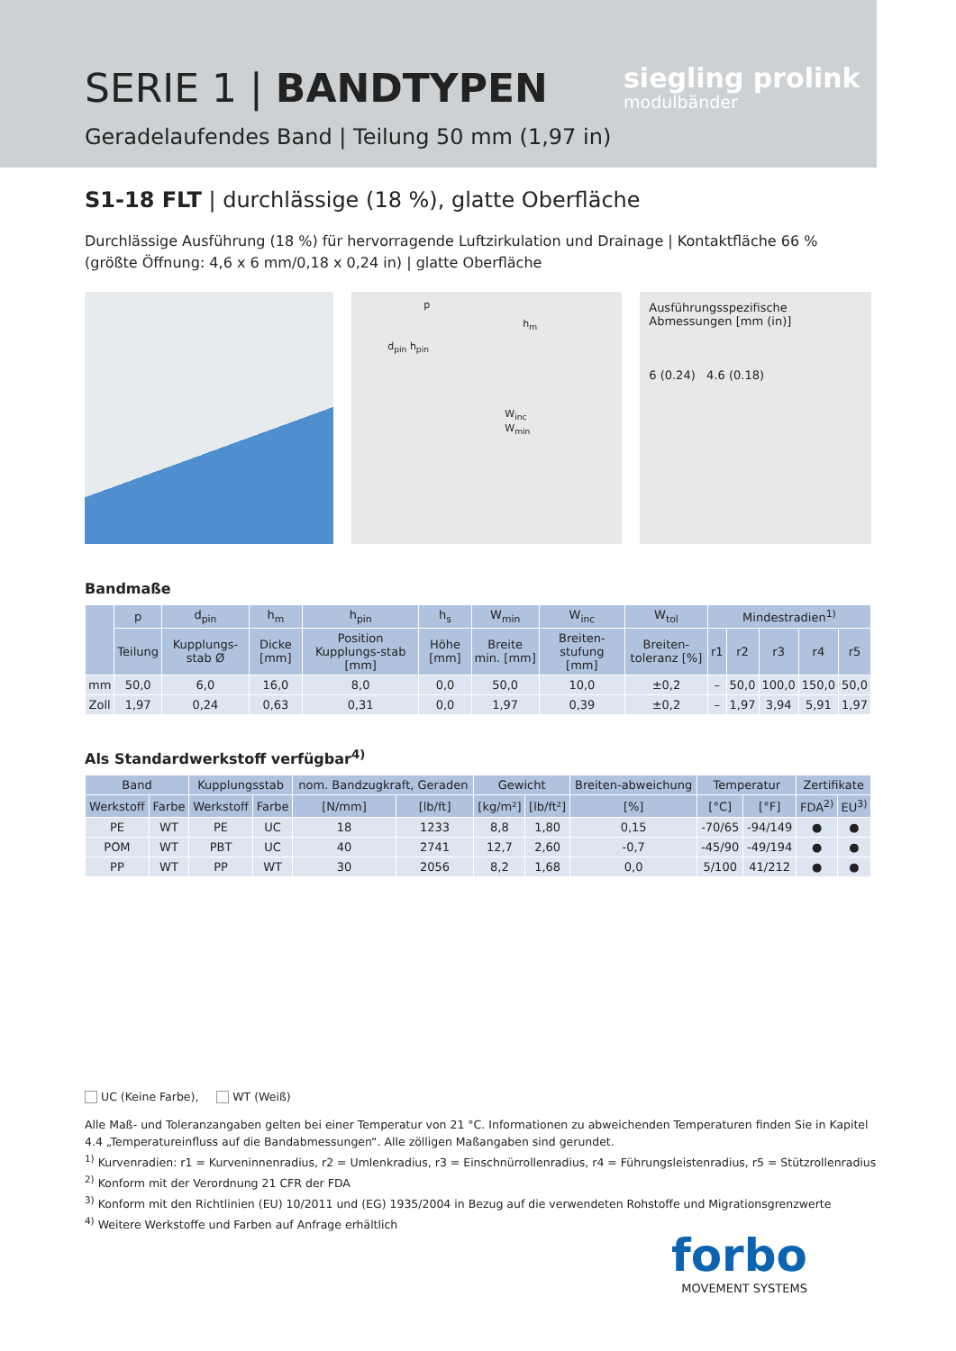SERIE 1 | BANDTYPEN
Geradelaufendes Band | Teilung 50 mm (1,97 in)
siegling prolink
modulbänder
S1-18 FLT | durchlässige (18 %), glatte Oberfläche
Durchlässige Ausführung (18 %) für hervorragende Luftzirkulation und Drainage | Kontaktfläche 66 %
(größte Öffnung: 4,6 x 6 mm/0,18 x 0,24 in) | glatte Oberfläche
p
h<sub>m</sub>
d<sub>pin</sub> h<sub>pin</sub>
W<sub>inc</sub> W<sub>min</sub>
Ausführungsspezifische Abmessungen [mm (in)]
6 (0.24) 4.6 (0.18)
Bandmaße
| | p | d<sub>pin</sub> | h<sub>m</sub> | h<sub>pin</sub> | h<sub>s</sub> | W<sub>min</sub> | W<sub>inc</sub> | W<sub>tol</sub> | Mindestradien<sup>1)</sup> | | | | |
| --- | --- | --- | --- | --- | --- | --- | --- | --- | --- | --- | --- | --- | --- |
| | Teilung | Kupplungs-stab Ø | Dicke [mm] | Position Kupplungs-stab [mm] | Höhe [mm] | Breite min. [mm] | Breiten-stufung [mm] | Breiten-toleranz [%] | r1 | r2 | r3 | r4 | r5 |
| mm | 50,0 | 6,0 | 16,0 | 8,0 | 0,0 | 50,0 | 10,0 | ±0,2 | – | 50,0 | 100,0 | 150,0 | 50,0 |
| Zoll | 1,97 | 0,24 | 0,63 | 0,31 | 0,0 | 1,97 | 0,39 | ±0,2 | – | 1,97 | 3,94 | 5,91 | 1,97 |
Als Standardwerkstoff verfügbar<sup>4)</sup>
| Band | | Kupplungsstab | | nom. Bandzugkraft, Geraden | | Gewicht | | Breiten-abweichung | Temperatur | | Zertifikate | |
| --- | --- | --- | --- | --- | --- | --- | --- | --- | --- | --- | --- | --- |
| Werkstoff | Farbe | Werkstoff | Farbe | [N/mm] | [lb/ft] | [kg/m²] | [lb/ft²] | [%] | [°C] | [°F] | FDA<sup>2)</sup> | EU<sup>3)</sup> |
| PE | WT | PE | UC | 18 | 1233 | 8,8 | 1,80 | 0,15 | -70/65 | -94/149 | ● | ● |
| POM | WT | PBT | UC | 40 | 2741 | 12,7 | 2,60 | -0,7 | -45/90 | -49/194 | ● | ● |
| PP | WT | PP | WT | 30 | 2056 | 8,2 | 1,68 | 0,0 | 5/100 | 41/212 | ● | ● |
UC (Keine Farbe), WT (Weiß)
Alle Maß- und Toleranzangaben gelten bei einer Temperatur von 21 °C. Informationen zu abweichenden Temperaturen finden Sie in Kapitel 4.4 „Temperatureinfluss auf die Bandabmessungen“. Alle zölligen Maßangaben sind gerundet.
<sup>1)</sup> Kurvenradien: r1 = Kurveninnenradius, r2 = Umlenkradius, r3 = Einschnürrollenradius, r4 = Führungsleistenradius, r5 = Stützrollenradius
<sup>2)</sup> Konform mit der Verordnung 21 CFR der FDA
<sup>3)</sup> Konform mit den Richtlinien (EU) 10/2011 und (EG) 1935/2004 in Bezug auf die verwendeten Rohstoffe und Migrationsgrenzwerte
<sup>4)</sup> Weitere Werkstoffe und Farben auf Anfrage erhältlich
forbo
MOVEMENT SYSTEMS